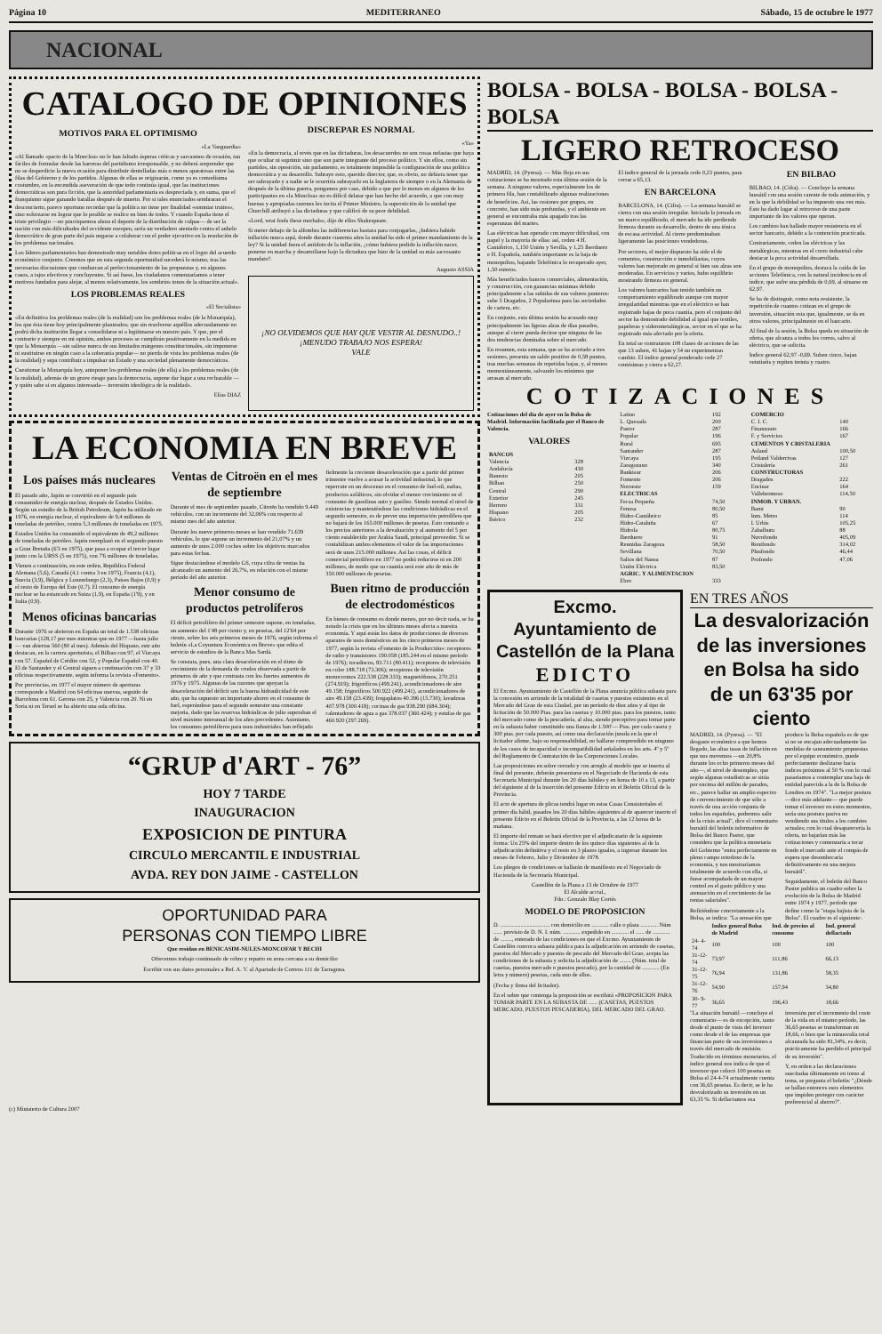Página 10 MEDITERRANEO Sábado, 15 de octubre le 1977
NACIONAL
CATALOGO DE OPINIONES
MOTIVOS PARA EL OPTIMISMO
«La Vanguardia»
«Al llamado «pacto de la Moncloa» no le han faltado ásperas críticas y sarcasmos de ocasión, tan fáciles de formular desde las barreras del partidismo irresponsable, y no deberá sorprender que no se desperdicie la nueva ocasión para distribuir dentelladas más o menos aparatosas entre las filas del Gobierno y de los partidos. Algunas de ellas se originarán, como ya es comodísima costumbre, en la encendida aseveración de que todo continúa igual, que las instituciones democráticas son pura ficción, que la autoridad parlamentaria es despreciada y, en suma, que el franquismo sigue ganando batallas después de muerto. Por si tales enunciados sembraran el desconcierto, parece oportuno recordar que la política no tiene por finalidad «somniar truites», sino esforzarse en lograr que lo posible se realice en bien de todos. Y cuando España tiene el triste privilegio —no practiquemos ahora el deporte de la distribución de culpas— de ser la nación con más dificultades del occidente europeo, sería un verdadero atentado contra el anhelo democrático de gran parte del país negarse a colaborar con el poder ejecutivo en la resolución de los problemas nacionales.
Los líderes parlamentarios han demostrado muy notables dotes políticas en el logro del acuerdo económico conjunto. Creemos que en esta segunda oportunidad sucederá lo mismo, tras las necesarias discusiones que conduzcan al perfeccionamiento de las propuestas y, en algunos casos, a tajos efectivos y concluyentes. Si así fuese, los ciudadanos comenzaríamos a tener motivos fundados para alejar, al menos relativamente, los sombríos tonos de la situación actual».
LOS PROBLEMAS REALES
«El Socialista»
«En definitiva los problemas reales (de la realidad) son los problemas reales (de la Monarquía), los que ésta tiene hoy principalmente planteados; que sin resolverse aquéllos adecuadamente no podrá dicha institución llegar a consolidarse ni a legitimarse en nuestro país. Y que, por el contrario y siempre en mi opinión, ambos procesos se cumplirán positivamente en la medida en que la Monarquía —sin salirse nunca de sus limitados márgenes constitucionales, sin imponerse ni sustituirse en ningún caso a la soberanía popular— no pierda de vista los problemas reales (de la realidad) y sepa contribuir a impulsar un Estado y una sociedad plenamente democráticos.
Cuestionar la Monarquía hoy, anteponer los problemas reales (de ella) a los problemas reales (de la realidad), además de un grave riesgo para la democracia, supone dar lugar a una rechazable —y quién sabe si en algunos interesada— inversión ideológica de la realidad».
Elías DIAZ
DISCREPAR ES NORMAL
«Ya»
«En la democracia, al revés que en las dictaduras, los desacuerdos no son cosas nefastas que haya que ocultar ni suprimir sino que son parte integrante del proceso político. Y sin ellos, como sin partidos, sin oposición, sin parlamento, es totalmente imposible la configuración de una política democrática y su desarrollo. Subrayo esto, querido director, que, es obvio, no debiera tener que ser subrayado y a nadie se le ocurriría subrayarlo en la Inglaterra de siempre o en la Alemania de después de la última guerra, pongamos por caso, debido a que por lo menos en algunos de los participantes en «la Moncloa» no es difícil delatar que han hecho del acuerdo, a que con muy buenas y apropiadas razones les incita el Primer Ministro, la superstición de la unidad que Churchill atribuyó a las dictaduras y que calificó de su peor debilidad.
«Lord, wrat fools these morbals», dijo de ellos Shakespeare.
Si meter debajo de la alfombra las indiferencias bastara para conjugarlas, ¿hubiera habido inflación nunca aquí, donde durante cuarenta años la unidad ha sido el primer mandamiento de la ley? Si la unidad fuera el antídoto de la inflación, ¿cómo hubiera podido la inflación nacer, ponerse en marcha y desarrollarse bajo la dictadura que hizo de la unidad su más sacrosanto mandato?.
Augusto ASSIA
¡NO OLVIDEMOS QUE HAY QUE VESTIR AL DESNUDO..!
¡MENUDO TRABAJO NOS ESPERA!
VALE
LA ECONOMIA EN BREVE
Los países más nucleares
El pasado año, Japón se convirtió en el segundo país consumidor de energía nuclear, después de Estados Unidos. Según un estudio de la British Petroleum, Japón ha utilizado en 1976, en energía nuclear, el equivalente de 9,4 millones de toneladas de petróleo, contra 5,3 millones de toneladas en 1975.
Estados Unidos ha consumido el equivalente de 49,2 millones de toneladas de petróleo. Japón reemplazó en el segundo puesto a Gran Bretaña (6'3 en 1975), que pasa a ocupar el tercer lugar junto con la URSS (5 en 1975), con 7'6 millones de toneladas.
Vienen a continuación, en este orden, República Federal Alemana (5,6), Canadá (4,1 contra 3 en 1975), Francia (4,1), Suecia (3,9), Bélgica y Luxemburgo (2,3), Países Bajos (0,9) y el resto de Europa del Este (0,7). El consumo de energía nuclear se ha estancado en Suiza (1,9), en España (1'9), y en Italia (0,9).
Menos oficinas bancarias
Durante 1976 se abrieron en España un total de 1.538 oficinas bancarias (128,17 por mes mientras que en 1977 —hasta julio— van abiertas 560 (80 al mes). Además del Hispano, este año destacan, en la carrera aperturista, el Bilbao con 97, el Vizcaya con 57. Español de Crédito con 52, y Popular Español con 40. El de Santander y el Central siguen a continuación con 37 y 33 oficinas respectivamente, según informa la revista «Fomento».
Por provincias, en 1977 el mayor número de aperturas corresponde a Madrid con 64 oficinas nuevas, seguido de Barcelona con 61. Gerona con 25, y Valencia con 20. Ni en Soria ni en Teruel se ha abierto una sola oficina.
Ventas de Citroën en el mes de septiembre
Durante el mes de septiembre pasado, Citroën ha vendido 9.449 vehículos, con un incremento del 32,06% con respecto al mismo mes del año anterior.
Durante los nueve primeros meses se han vendido 71.639 vehículos, lo que supone un incremento del 21,07% y un aumento de unos 2.000 coches sobre los objetivos marcados para estas fechas.
Sigue destacándose el modelo GS, cuya cifra de ventas ha alcanzado un aumento del 26,7%, en relación con el mismo período del año anterior.
Menor consumo de productos petrolíferos
El déficit petrolífero del primer semestre supone, en toneladas, un aumento del 1'48 por ciento y, en pesetas, del 12'64 por ciento, sobre los seis primeros meses de 1976, según informa el boletín «La Coyuntura Económica en Breve» que edita el servicio de estudios de la Banca Mas Sardá.
Se constata, pues, una clara desaceleración en el ritmo de crecimiento de la demanda de crudos observada a partir de primeros de año y que contrasta con los fuertes aumentos de 1976 y 1975. Algunas de las razones que apoyan la desaceleración del déficit son la buena hidraulicidad de este año, que ha supuesto un importante ahorro en el consumo de fuel, esperándose para el segundo semestre una constante mejoría, dado que las reservas hidráulicas de julio superaban el nivel máximo interanual de los años precedentes. Asimismo, los consumos petrolíferos para usos industriales han reflejado fielmente la creciente desaceleración que a partir del primer trimestre vuelve a acusar la actividad industrial, lo que repercute en un descenso en el consumo de fuel-oil, naftas, productos asfálticos, sin olvidar el menor crecimiento en el consumo de gasolinas auto y gasóleo. Siendo normal el nivel de existencias y manteniéndose las condiciones hidráulicas en el segundo semestre, es de prever una importación petrolífera que no bajará de los 165.000 millones de pesetas. Esto contando a los precios anteriores a la devaluación y al aumento del 5 por ciento establecido por Arabia Saudí, principal proveedor. Si se contabilizan ambos elementos el valor de las importaciones será de unos 215.000 millones. Así las cosas, el déficit comercial petrolífero en 1977 no podrá reducirse ni en 200 millones, de modo que su cuantía será este año de más de 350.000 millones de pesetas.
Buen ritmo de producción de electrodomésticos
En bienes de consumo es donde menos, por no decir nada, se ha notado la crisis que en los últimos meses afecta a nuestra economía. Y aquí están los datos de producciones de diversos aparatos de usos domésticos en los cinco primeros meses de 1977, según la revista «Fomento de la Producción»: receptores de radio y transistores 190.058 (185.244 en el mismo período de 1976); tocadiscos, 83.711 (80.411); receptores de televisión en color 188.718 (73.306); receptores de televisión monocromos 222.538 (228.333); magnetófonos, 270.251 (274.919); frigoríficos (499.241), acondicionadores de aire 49.158; frigoríficos 500.922 (499.241), acondicionadores de aire 49.158 (23.439); fregaplatos 40.396 (15.730); lavadoras 407.978 (300.418); cocinas de gas 938.290 (684.304); calentadores de agua a gas 378.037 (360.424); y estufas de gas 460.920 (297.269).
“GRUP d'ART - 76”
HOY 7 TARDE
INAUGURACION
EXPOSICION DE PINTURA
CIRCULO MERCANTIL E INDUSTRIAL
AVDA. REY DON JAIME - CASTELLON
OPORTUNIDAD PARA
PERSONAS CON TIEMPO LIBRE
Que residan en BENICASIM-NULES-MONCOFAR Y BECHI
Ofrecemos trabajo continuado de cobro y reparto en zona cercana a su domicilio
Escribir con sus datos personales a Ref. A. V. al Apartado de Correos 111 de Tarragona.
BOLSA - BOLSA - BOLSA - BOLSA - BOLSA
LIGERO RETROCESO
MADRID, 14. (Pyresa). — Más floja en sus cotizaciones se ha mostrado esta última sesión de la semana. A ninguno valores, especialmente los de primera fila, han contabilizado algunas realizaciones de beneficios. Así, las cesiones por grupos, en concreto, han sido más profundas, y el ambiente en general se encontraba más apagado tras las esperanzas del martes.
Las eléctricas han operado con mayor dificultad, con papel y la mayoría de ellas: así, ceden 4 H. Cantábrico, 1,150 Unión y Sevilla, y 1,25 Iberduero e H. Española, también importante es la baja de monopolios, bajando Telefónica lo recuperado ayer, 1,50 enteros.
Más beneficiados bancos comerciales, alimentación, y construcción, con ganancias mínimas debido principalmente a las subidas de sus valores punteros: sube 5 Dragados, 2 Popularinsa para las sociedades de cartera, etc.
En conjunto, esta última sesión ha acusado muy principalmente las ligeras alzas de días pasados, aunque al cierre pueda decirse que ninguna de las dos tendencias dominaba sobre el mercado.
En resumen, esta semana, que se ha acortado a tres sesiones, presenta un saldo positivo de 0,58 puntos, tras muchas semanas de repetidas bajas, y, al menos momentáneamente, salvando los mínimos que arrasan al mercado.
El índice general de la jornada cede 0,23 puntos, para cerrar a 65,13.
EN BARCELONA
BARCELONA, 14. (Cifra). — La semana bursátil se cierra con una sesión irregular. Iniciada la jornada en un marco equilibrado, el mercado ha ido perdiendo firmeza durante su desarrollo, dentro de una tónica de escasa actividad. Al cierre predominaban ligeramente las posiciones vendedoras.
Por sectores, el mejor dispuesto ha sido el de cementos, construcción e inmobiliarias, cuyos valores han mejorado en general si bien sus alzas son moderadas. En servicios y varios, hubo equilibrio mostrando firmeza en general.
Los valores bancarios han tenido también un comportamiento equilibrado aunque con mayor irregularidad mientras que en el eléctrico se han registrado bajas de poca cuantía, pero el conjunto del sector ha demostrado debilidad al igual que textiles, papeleras y siderometalúrgicas, sector en el que se ha registrado más afectado por la oferta.
En total se contrataron 108 clases de acciones de las que 13 suben, 41 bajan y 54 no experimentan cambio. El índice general ponderado cede 27 centésimas y cierra a 62,27.
EN BILBAO
BILBAO, 14. (Cifra). — Concluye la semana bursátil con una sesión carente de toda animación, y en la que la debilidad se ha impuesto una vez más. Esto ha dado lugar al retroceso de una parte importante de los valores que operan.
Los cambios han hallado mayor resistencia en el sector bancario, debido a la contención practicada.
Contrariamente, ceden las eléctricas y las metalúrgicas, mientras en el corro industrial cabe destacar la poca actividad desarrollada.
En el grupo de monopolios, destaca la caída de las acciones Telefónica, con la natural incidencia en el índice, que sufre una pérdida de 0,69, al situarse en 62,97.
Se ha de distinguir, como nota resistente, la repetición de cuantos cotizan en el grupo de inversión, situación esta que, igualmente, se da en otros valores, principalmente en el bancario.
Al final de la sesión, la Bolsa queda en situación de oferta, que alcanza a todos los corros, salvo al eléctrico, que se solicita.
Indice general 62,97 -0,69. Suben cinco, bajan veintiséis y repiten treinta y cuatro.
COTIZACIONES
Cotizaciones del día de ayer en la Bolsa de Madrid. Información facilitada por el Banco de Valencia.
VALORES
| BANCOS | |
| --- | --- |
| Valencia | 328 |
| Andalucía | 430 |
| Banesto | 205 |
| Bilbao | 250 |
| Central | 290 |
| Exterior | 245 |
| Herrero | 331 |
| Hispano | 205 |
| Ibérico | 232 |
| Latino | 192 |
| L. Quesada | 200 |
| Pastor | 287 |
| Popular | 196 |
| Rural | 695 |
| Santander | 287 |
| Vizcaya | 195 |
| Zaragozano | 340 |
| Bankisur | 206 |
| Fomento | 206 |
| Noroeste | 159 |
| ELECTRICAS | |
| Fecsa Pequeña | 74,50 |
| Fenosa | 80,50 |
| Hidro-Cantábrico | 85 |
| Hidro-Cataluña | 67 |
| Hidrola | 80,75 |
| Iberduero | 91 |
| Reunidas Zaragoza | 58,50 |
| Sevillana | 70,50 |
| Saltos del Nansa | 87 |
| Unión Eléctrica | 83,50 |
| AGRIC. Y ALIMENTACION | |
| Ebro | 333 |
| COMERCIO | |
| --- | --- |
| C. I. C. | 140 |
| Finanzauto | 166 |
| F. y Servicios | 167 |
| CEMENTOS Y CRISTALERIA | |
| Asland | 100,50 |
| Potland Valderrivas | 127 |
| Cristalería | 261 |
| CONSTRUCTORAS | |
| Dragados | 222 |
| Encinar | 164 |
| Vallehermoso | 114,50 |
| INMOB. Y URBAN. | |
| Bami | 90 |
| Inm. Metro | 114 |
| I. Urbis | 105,25 |
| Zabalburu | 88 |
| Nuvofondo | 405,09 |
| Rentfondo | 314,02 |
| Plusfondo | 46,44 |
| Profondo | 47,06 |
Excmo. Ayuntamiento de Castellón de la Plana
EDICTO
El Excmo. Ayuntamiento de Castellón de la Plana anuncia pública subasta para la concesión en arriendo de la totalidad de casetas y puestos existentes en el Mercado del Grao de esta Ciudad, por un período de diez años y al tipo de licitación de 50.000 Ptas. para las casetas y 10.000 ptas. para los puestos, tanto del mercado como de la pescadería, al alza, siendo preceptivo para tomar parte en la subasta haber constituido una fianza de 1.500'— Ptas. por cada caseta y 300 ptas. por cada puesto, así como una declaración jurada en la que el licitador afirme, bajo su responsabilidad, no hallarse comprendido en ninguno de los casos de incapacidad o incompatibilidad señalados en los arts. 4º y 5º del Reglamento de Contratación de las Corporaciones Locales.
Las proposiciones en sobre cerrado y con arreglo al modelo que se inserta al final del presente, deberán presentarse en el Negociado de Hacienda de esta Secretaría Municipal durante los 20 días hábiles y en horas de 10 a 13, a partir del siguiente al de la inserción del presente Edicto en el Boletín Oficial de la Provincia.
El acto de apertura de plicas tendrá lugar en estas Casas Consistoriales el primer día hábil, pasados los 20 días hábiles siguientes al de aparecer inserto el presente Edicto en el Boletín Oficial de la Provincia, a las 12 horas de la mañana.
El importe del remate se hará efectivo por el adjudicatario de la siguiente forma: Un 25% del importe dentro de los quince días siguientes al de la adjudicación definitiva y el resto en 3 plazos iguales, a ingresar durante los meses de Febrero, Julio y Diciembre de 1978.
Los pliegos de condiciones se hallarán de manifiesto en el Negociado de Hacienda de la Secretaría Municipal.
Castellón de la Plana a 13 de Octubre de 1977
El Alcalde acctal.,
Fdo.: Gonzalo Blay Cortés
MODELO DE PROPOSICION
D. .................................. con domicilio en ............ calle o plaza ............ Núm ...... provisto de D. N. I. núm. ............ expedido en ............ el ...... de ............ de ........, enterado de las condiciones en que el Excmo. Ayuntamiento de Castellón convoca subasta pública para la adjudicación en arriendo de casetas, puestos del Mercado y puestos de pescado del Mercado del Grao, acepta las condiciones de la subasta y solicita la adjudicación de ........ (Núm. total de casetas, puestos mercado o puestos pescado), por la cantidad de ............ (En letra y número) pesetas, cada uno de ellos.
(Fecha y firma del licitador).
En el sobre que contenga la proposición se escribirá «PROPOSICION PARA TOMAR PARTE EN LA SUBASTA DE ...... (CASETAS, PUESTOS MERCADO, PUESTOS PESCADERIA), DEL MERCADO DEL GRAO.
EN TRES AÑOS
La desvalorización de las inversiones en Bolsa ha sido de un 63'35 por ciento
MADRID, 14. (Pyresa). — "El desgaste económico a que hemos llegado, las altas tasas de inflación en que nos movemos —un 20,8% durante los ocho primeros meses del año—, el nivel de desempleo, que según algunas estadísticas se sitúa por encima del millón de parados, etc., parece hallar un amplio espectro de convencimiento de que sólo a través de una acción conjunta de todos los españoles, podremos salir de la crisis actual", dice el comentario bursátil del boletín informativo de Bolsa del Banco Pastor, que considera que la política monetaria del Gobierno "entra perfectamente en pleno campo ortodoxo de la economía, y nos mostraríamos totalmente de acuerdo con ella, si fuese acompañada de un mayor control en el gasto público y una atenuación en el crecimiento de las rentas salariales".
Refiriéndose concretamente a la Bolsa, se indica: "La sensación que produce la Bolsa española es de que si no se encajan adecuadamente las medidas de saneamiento propuestas por el equipo económico, puede perfectamente deslizarse hacia índices próximos al 50 % con lo cual pasaríamos a contemplar una baja de entidad parecida a la de la Bolsa de Londres en 1974". "La mejor postura —dice más adelante— que puede tomar el inversor en estos momentos, sería una postura pasiva no vendiendo sus títulos a los cambios actuales; con lo cual desaparecería la oferta, no bajarían más las cotizaciones y comenzaría a tocar fondo el mercado ante el compás de espera que desembocaría definitivamente en una mejora bursátil".
Seguidamente, el boletín del Banco Pastor publica un cuadro sobre la evolución de la Bolsa de Madrid entre 1974 y 1977, período que define como la "etapa bajista de la Bolsa". El cuadro es el siguiente:
| | Indice general Bolsa de Madrid | Ind. de precios al consumo | Ind. general deflactado |
| --- | --- | --- | --- |
| 24- 4-74 | 100 | 100 | 100 |
| 31-12-74 | 73,97 | 111,86 | 66,13 |
| 31-12-75 | 76,94 | 131,86 | 58,35 |
| 31-12-76 | 54,90 | 157,94 | 34,80 |
| 30- 9-77 | 36,65 | 196,43 | 18,66 |
"La situación bursátil —concluye el comentario— es de excepción, tanto desde el punto de vista del inversor como desde el de las empresas que financian parte de sus inversiones a través del mercado de emisión. Traducido en términos monetarios, el índice general nos indica de que el inversor que colocó 100 pesetas en Bolsa el 24-4-74 actualmente cuenta con 36,65 pesetas. Es decir, se le ha desvalorizado su inversión en un 63,35 %. Si deflactamos esa inversión por el incremento del coste de la vida en el mismo período, las 36,65 pesetas se transforman en 18,66, o bien que la minusvalía total alcanzada ha sido 81,34%, es decir, prácticamente ha perdido el principal de su inversión".
Y, en orden a las declaraciones suscitadas últimamente en torno al tema, se pregunta el boletín: "¿Dónde se hallan entonces esos elementos que impiden proteger con carácter preferencial al ahorro?".
(c) Ministerio de Cultura 2007